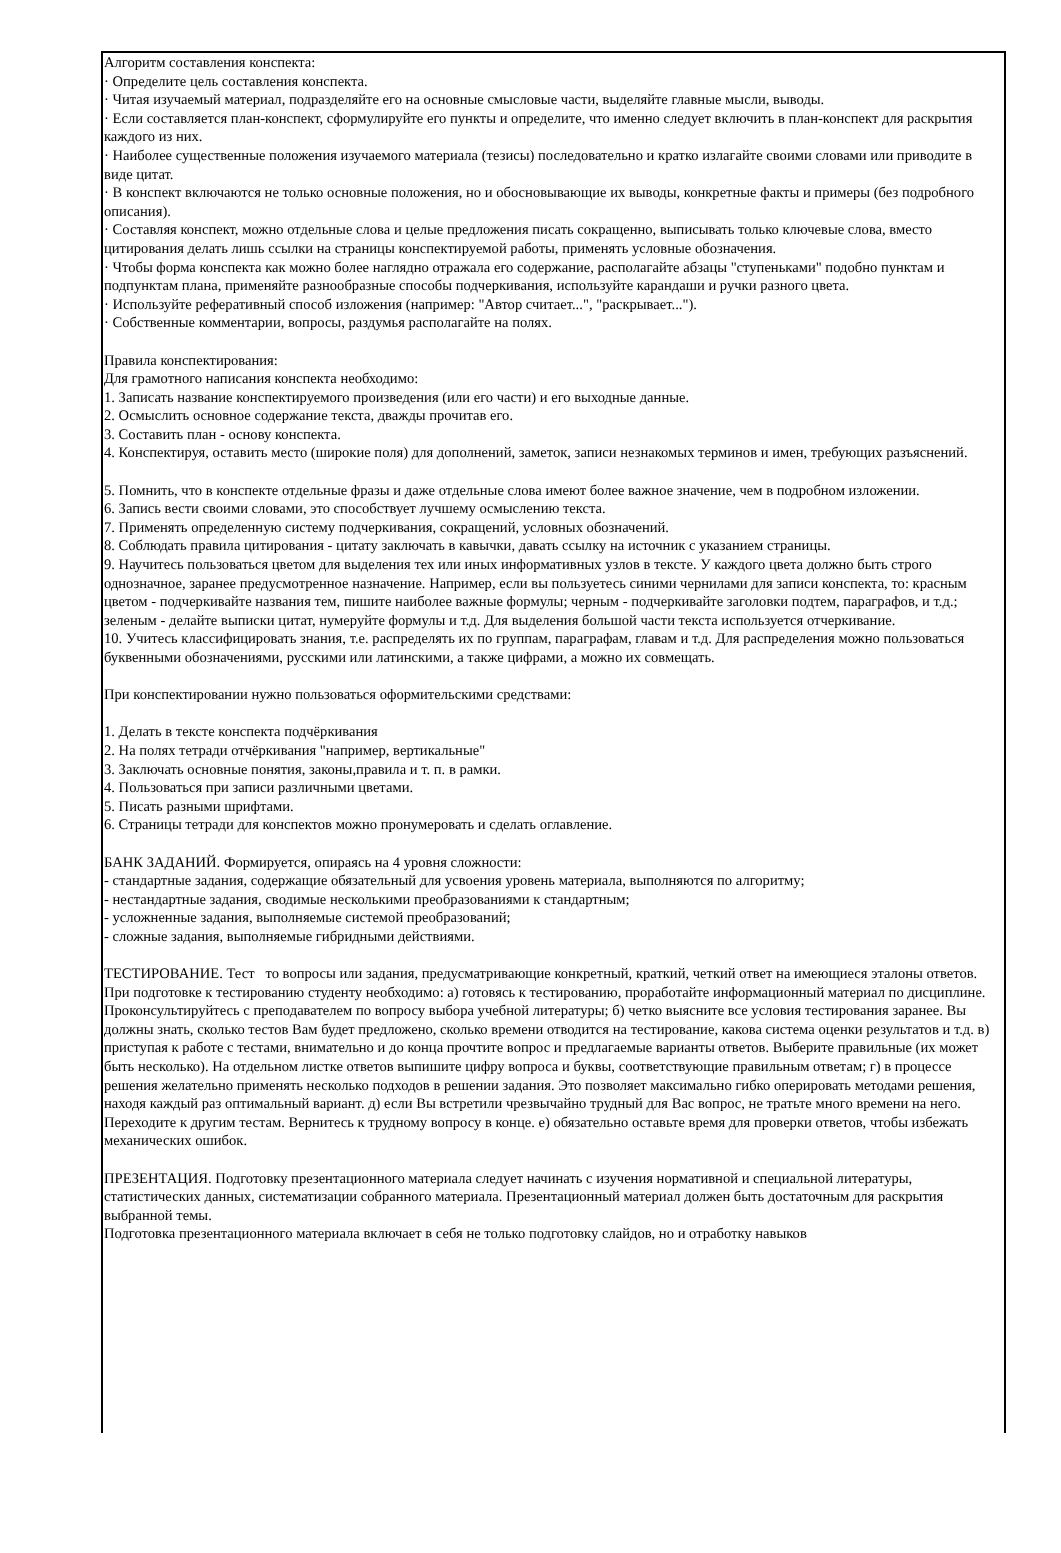Алгоритм составления конспекта:
· Определите цель составления конспекта.
· Читая изучаемый материал, подразделяйте его на основные смысловые части, выделяйте главные мысли, выводы.
· Если составляется план-конспект, сформулируйте его пункты и определите, что именно следует включить в план-конспект для раскрытия каждого из них.
· Наиболее существенные положения изучаемого материала (тезисы) последовательно и кратко излагайте своими словами или приводите в виде цитат.
· В конспект включаются не только основные положения, но и обосновывающие их выводы, конкретные факты и примеры (без подробного описания).
· Составляя конспект, можно отдельные слова и целые предложения писать сокращенно, выписывать только ключевые слова, вместо цитирования делать лишь ссылки на страницы конспектируемой работы, применять условные обозначения.
· Чтобы форма конспекта как можно более наглядно отражала его содержание, располагайте абзацы "ступеньками" подобно пунктам и подпунктам плана, применяйте разнообразные способы подчеркивания, используйте карандаши и ручки разного цвета.
· Используйте реферативный способ изложения (например: "Автор считает...", "раскрывает...").
· Собственные комментарии, вопросы, раздумья располагайте на полях.
Правила конспектирования:
Для грамотного написания конспекта необходимо:
1. Записать название конспектируемого произведения (или его части) и его выходные данные.
2. Осмыслить основное содержание текста, дважды прочитав его.
3. Составить план - основу конспекта.
4. Конспектируя, оставить место (широкие поля) для дополнений, заметок, записи незнакомых терминов и имен, требующих разъяснений.
5. Помнить, что в конспекте отдельные фразы и даже отдельные слова имеют более важное значение, чем в подробном изложении.
6. Запись вести своими словами, это способствует лучшему осмыслению текста.
7. Применять определенную систему подчеркивания, сокращений, условных обозначений.
8. Соблюдать правила цитирования - цитату заключать в кавычки, давать ссылку на источник с указанием страницы.
9. Научитесь пользоваться цветом для выделения тех или иных информативных узлов в тексте. У каждого цвета должно быть строго однозначное, заранее предусмотренное назначение. Например, если вы пользуетесь синими чернилами для записи конспекта, то: красным цветом - подчеркивайте названия тем, пишите наиболее важные формулы; черным - подчеркивайте заголовки подтем, параграфов, и т.д.; зеленым - делайте выписки цитат, нумеруйте формулы и т.д. Для выделения большой части текста используется отчеркивание.
10. Учитесь классифицировать знания, т.е. распределять их по группам, параграфам, главам и т.д. Для распределения можно пользоваться буквенными обозначениями, русскими или латинскими, а также цифрами, а можно их совмещать.
При конспектировании нужно пользоваться оформительскими средствами:
1. Делать в тексте конспекта подчёркивания
2. На полях тетради отчёркивания "например, вертикальные"
3. Заключать основные понятия, законы,правила и т. п. в рамки.
4. Пользоваться при записи различными цветами.
5. Писать разными шрифтами.
6. Страницы тетради для конспектов можно пронумеровать и сделать оглавление.
БАНК ЗАДАНИЙ. Формируется, опираясь на 4 уровня сложности:
- стандартные задания, содержащие обязательный для усвоения уровень материала, выполняются по алгоритму;
- нестандартные задания, сводимые несколькими преобразованиями к стандартным;
- усложненные задания, выполняемые системой преобразований;
- сложные задания, выполняемые гибридными действиями.
ТЕСТИРОВАНИЕ. Тест то вопросы или задания, предусматривающие конкретный, краткий, четкий ответ на имеющиеся эталоны ответов.
При подготовке к тестированию студенту необходимо: а) готовясь к тестированию, проработайте информационный материал по дисциплине. Проконсультируйтесь с преподавателем по вопросу выбора учебной литературы; б) четко выясните все условия тестирования заранее. Вы должны знать, сколько тестов Вам будет предложено, сколько времени отводится на тестирование, какова система оценки результатов и т.д. в) приступая к работе с тестами, внимательно и до конца прочтите вопрос и предлагаемые варианты ответов. Выберите правильные (их может быть несколько). На отдельном листке ответов выпишите цифру вопроса и буквы, соответствующие правильным ответам; г) в процессе решения желательно применять несколько подходов в решении задания. Это позволяет максимально гибко оперировать методами решения, находя каждый раз оптимальный вариант. д) если Вы встретили чрезвычайно трудный для Вас вопрос, не тратьте много времени на него. Переходите к другим тестам. Вернитесь к трудному вопросу в конце. е) обязательно оставьте время для проверки ответов, чтобы избежать механических ошибок.
ПРЕЗЕНТАЦИЯ. Подготовку презентационного материала следует начинать с изучения нормативной и специальной литературы, статистических данных, систематизации собранного материала. Презентационный материал должен быть достаточным для раскрытия выбранной темы.
Подготовка презентационного материала включает в себя не только подготовку слайдов, но и отработку навыков